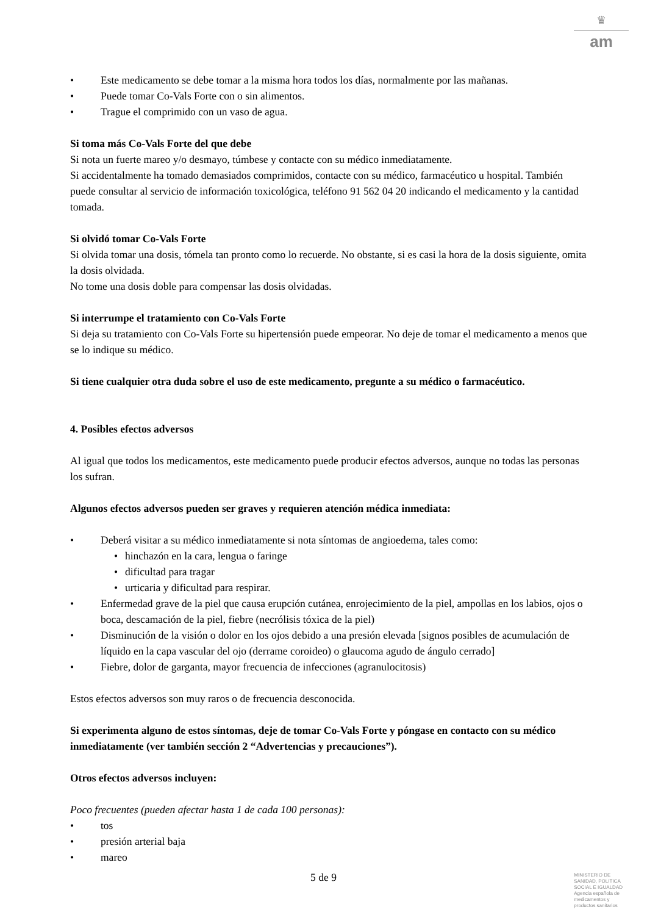♛
am
• Este medicamento se debe tomar a la misma hora todos los días, normalmente por las mañanas.
• Puede tomar Co-Vals Forte con o sin alimentos.
• Trague el comprimido con un vaso de agua.
Si toma más Co-Vals Forte del que debe
Si nota un fuerte mareo y/o desmayo, túmbese y contacte con su médico inmediatamente.
Si accidentalmente ha tomado demasiados comprimidos, contacte con su médico, farmacéutico u hospital. También puede consultar al servicio de información toxicológica, teléfono 91 562 04 20 indicando el medicamento y la cantidad tomada.
Si olvidó tomar Co-Vals Forte
Si olvida tomar una dosis, tómela tan pronto como lo recuerde. No obstante, si es casi la hora de la dosis siguiente, omita la dosis olvidada.
No tome una dosis doble para compensar las dosis olvidadas.
Si interrumpe el tratamiento con Co-Vals Forte
Si deja su tratamiento con Co-Vals Forte su hipertensión puede empeorar. No deje de tomar el medicamento a menos que se lo indique su médico.
Si tiene cualquier otra duda sobre el uso de este medicamento, pregunte a su médico o farmacéutico.
4. Posibles efectos adversos
Al igual que todos los medicamentos, este medicamento puede producir efectos adversos, aunque no todas las personas los sufran.
Algunos efectos adversos pueden ser graves y requieren atención médica inmediata:
• Deberá visitar a su médico inmediatamente si nota síntomas de angioedema, tales como:
• hinchazón en la cara, lengua o faringe
• dificultad para tragar
• urticaria y dificultad para respirar.
• Enfermedad grave de la piel que causa erupción cutánea, enrojecimiento de la piel, ampollas en los labios, ojos o boca, descamación de la piel, fiebre (necrólisis tóxica de la piel)
• Disminución de la visión o dolor en los ojos debido a una presión elevada [signos posibles de acumulación de líquido en la capa vascular del ojo (derrame coroideo) o glaucoma agudo de ángulo cerrado]
• Fiebre, dolor de garganta, mayor frecuencia de infecciones (agranulocitosis)
Estos efectos adversos son muy raros o de frecuencia desconocida.
Si experimenta alguno de estos síntomas, deje de tomar Co-Vals Forte y póngase en contacto con su médico inmediatamente (ver también sección 2 “Advertencias y precauciones”).
Otros efectos adversos incluyen:
Poco frecuentes (pueden afectar hasta 1 de cada 100 personas):
• tos
• presión arterial baja
• mareo
5 de 9
MINISTERIO DE
SANIDAD, POLITICA
SOCIAL E IGUALDAD
Agencia española de
medicamentos y
productos sanitarios